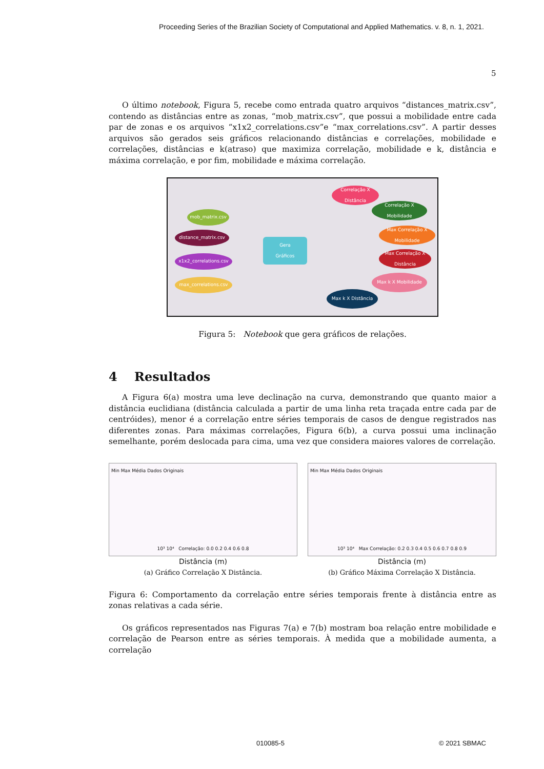Proceeding Series of the Brazilian Society of Computational and Applied Mathematics. v. 8, n. 1, 2021.
5
O último notebook, Figura 5, recebe como entrada quatro arquivos “distances_matrix.csv”, contendo as distâncias entre as zonas, “mob_matrix.csv”, que possui a mobilidade entre cada par de zonas e os arquivos “x1x2_correlations.csv”e “max_correlations.csv”. A partir desses arquivos são gerados seis gráficos relacionando distâncias e correlações, mobilidade e correlações, distâncias e k(atraso) que maximiza correlação, mobilidade e k, distância e máxima correlação, e por fim, mobilidade e máxima correlação.
mob_matrix.csv
distance_matrix.csv
x1x2_correlations.csv
max_correlations.csv
Gera
Gráficos
Correlação X
Distância
Correlação X
Mobilidade
Max Correlação X
Mobilidade
Max Correlação X
Distância
Max k X Mobilidade
Max k X Distância
Figura 5: Notebook que gera gráficos de relações.
4 Resultados
A Figura 6(a) mostra uma leve declinação na curva, demonstrando que quanto maior a distância euclidiana (distância calculada a partir de uma linha reta traçada entre cada par de centróides), menor é a correlação entre séries temporais de casos de dengue registrados nas diferentes zonas. Para máximas correlações, Figura 6(b), a curva possui uma inclinação semelhante, porém deslocada para cima, uma vez que considera maiores valores de correlação.
Min Max Média Dados Originais
10³ 10⁴ Correlação: 0.0 0.2 0.4 0.6 0.8
Distância (m)
(a) Gráfico Correlação X Distância.
Min Max Média Dados Originais
10³ 10⁴ Max Correlação: 0.2 0.3 0.4 0.5 0.6 0.7 0.8 0.9
Distância (m)
(b) Gráfico Máxima Correlação X Distância.
Figura 6: Comportamento da correlação entre séries temporais frente à distância entre as zonas relativas a cada série.
Os gráficos representados nas Figuras 7(a) e 7(b) mostram boa relação entre mobilidade e correlação de Pearson entre as séries temporais. À medida que a mobilidade aumenta, a correlação
010085-5 © 2021 SBMAC